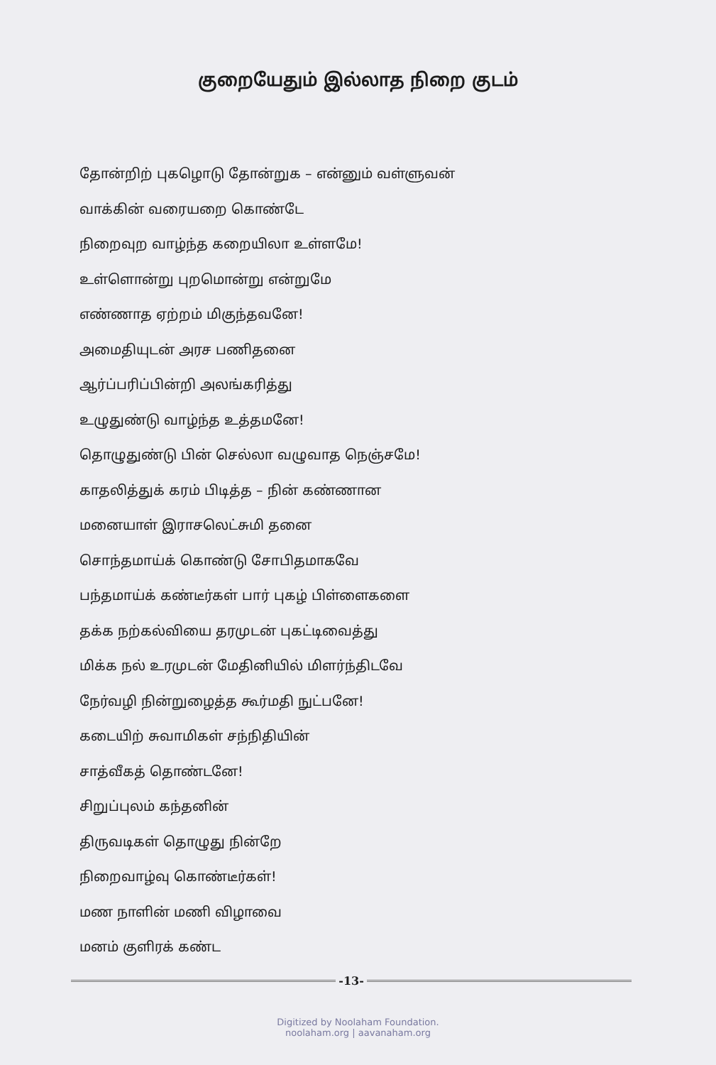குறையேதும் இல்லாத நிறை குடம்
தோன்றிற் புகழொடு தோன்றுக – என்னும் வள்ளுவன்
வாக்கின் வரையறை கொண்டே
நிறைவுற வாழ்ந்த கறையிலா உள்ளமே!
உள்ளொன்று புறமொன்று என்றுமே
எண்ணாத ஏற்றம் மிகுந்தவனே!
அமைதியுடன் அரச பணிதனை
ஆர்ப்பரிப்பின்றி அலங்கரித்து
உழுதுண்டு வாழ்ந்த உத்தமனே!
தொழுதுண்டு பின் செல்லா வழுவாத நெஞ்சமே!
காதலித்துக் கரம் பிடித்த – நின் கண்ணான
மனையாள் இராசலெட்சுமி தனை
சொந்தமாய்க் கொண்டு சோபிதமாகவே
பந்தமாய்க் கண்டீர்கள் பார் புகழ் பிள்ளைகளை
தக்க நற்கல்வியை தரமுடன் புகட்டிவைத்து
மிக்க நல் உரமுடன் மேதினியில் மிளர்ந்திடவே
நேர்வழி நின்றுழைத்த கூர்மதி நுட்பனே!
கடையிற் சுவாமிகள் சந்நிதியின்
சாத்வீகத் தொண்டனே!
சிறுப்புலம் கந்தனின்
திருவடிகள் தொழுது நின்றே
நிறைவாழ்வு கொண்டீர்கள்!
மண நாளின் மணி விழாவை
மனம் குளிரக் கண்ட
-13-
Digitized by Noolaham Foundation.
noolaham.org | aavanaham.org